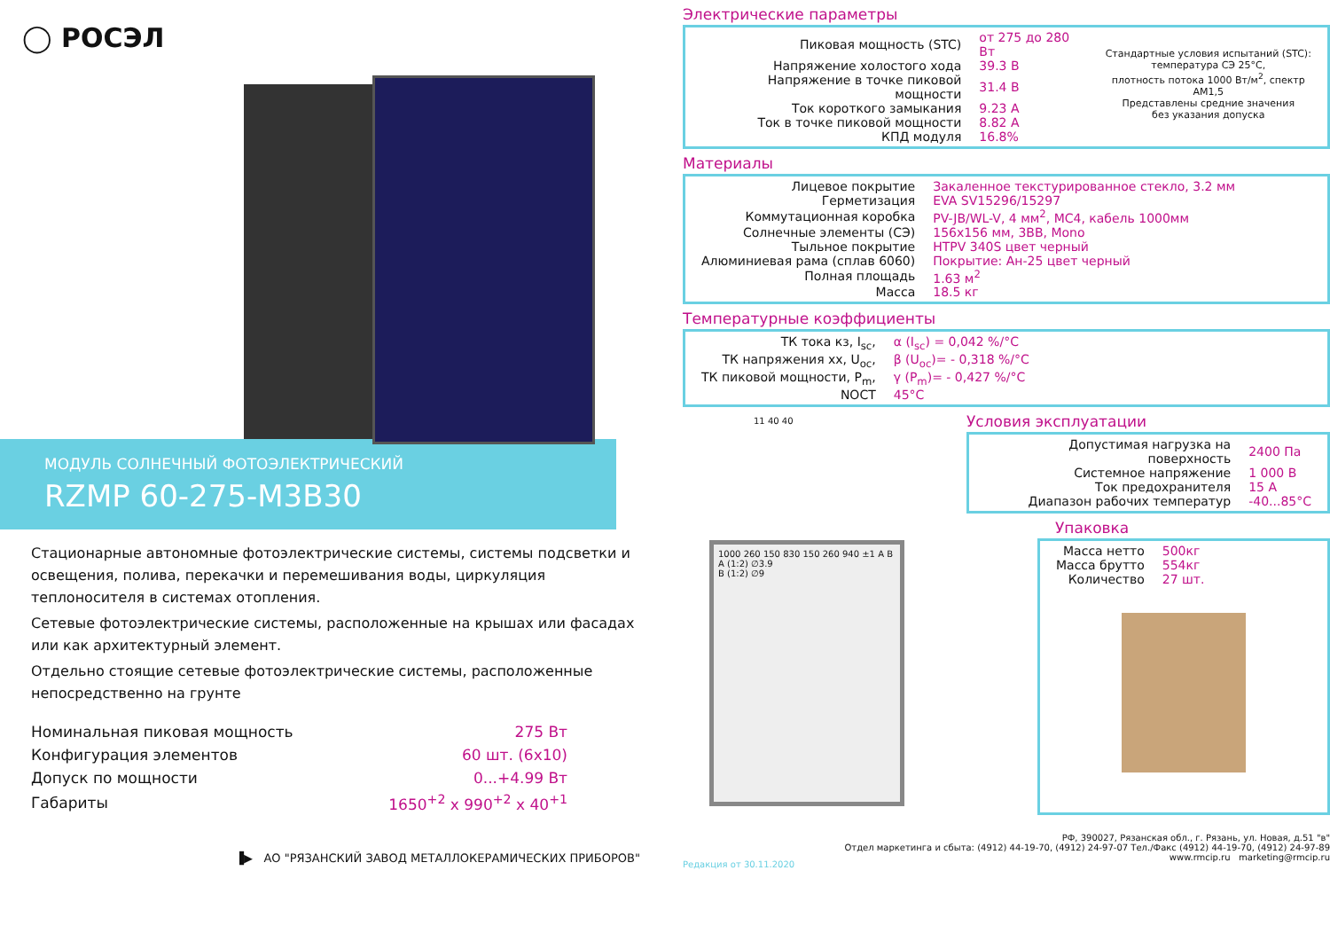◯ РОСЭЛ
МОДУЛЬ СОЛНЕЧНЫЙ ФОТОЭЛЕКТРИЧЕСКИЙ
RZMP 60-275-M3B30
Стационарные автономные фотоэлектрические системы, системы подсветки и освещения, полива, перекачки и перемешивания воды, циркуляция теплоносителя в системах отопления.
Сетевые фотоэлектрические системы, расположенные на крышах или фасадах или как архитектурный элемент.
Отдельно стоящие сетевые фотоэлектрические системы, расположенные непосредственно на грунте
| Номинальная пиковая мощность | 275 Вт |
| Конфигурация элементов | 60 шт. (6x10) |
| Допуск по мощности | 0...+4.99 Вт |
| Габариты | 1650<sup>+2</sup> x 990<sup>+2</sup> x 40<sup>+1</sup> |
▐▶ АО "РЯЗАНСКИЙ ЗАВОД МЕТАЛЛОКЕРАМИЧЕСКИХ ПРИБОРОВ"
Электрические параметры
| Пиковая мощность (STC) | от 275 до 280 Вт |
| Напряжение холостого хода | 39.3 В |
| Напряжение в точке пиковой мощности | 31.4 В |
| Ток короткого замыкания | 9.23 А |
| Ток в точке пиковой мощности | 8.82 А |
| КПД модуля | 16.8% |
Стандартные условия испытаний (STC):
температура СЭ 25°C,
плотность потока 1000 Вт/м<sup>2</sup>, спектр АМ1,5
Представлены средние значения
без указания допуска
Материалы
| Лицевое покрытие | Закаленное текстурированное стекло, 3.2 мм |
| Герметизация | EVA SV15296/15297 |
| Коммутационная коробка | PV-JB/WL-V, 4 мм<sup>2</sup>, МС4, кабель 1000мм |
| Солнечные элементы (СЭ) | 156x156 мм, 3BB, Mono |
| Тыльное покрытие | HTPV 340S цвет черный |
| Алюминиевая рама (сплав 6060) | Покрытие: Ан-25 цвет черный |
| Полная площадь | 1.63 м<sup>2</sup> |
| Масса | 18.5 кг |
Температурные коэффициенты
| ТК тока кз, I<sub>sc</sub>, | α (I<sub>sc</sub>) = 0,042 %/°C |
| ТК напряжения хх, U<sub>oc</sub>, | β (U<sub>oc</sub>)= - 0,318 %/°C |
| ТК пиковой мощности, P<sub>m</sub>, | γ (P<sub>m</sub>)= - 0,427 %/°C |
| NOCT | 45°C |
11 40 40
Условия эксплуатации
| Допустимая нагрузка на поверхность | 2400 Па |
| Системное напряжение | 1 000 В |
| Ток предохранителя | 15 А |
| Диапазон рабочих температур | -40...85°C |
1000 260 150 830 150 260 940 ±1 A B
A (1:2) ∅3.9
B (1:2) ∅9
Упаковка
| Масса нетто | 500кг |
| Масса брутто | 554кг |
| Количество | 27 шт. |
Редакция от 30.11.2020 РФ, 390027, Рязанская обл., г. Рязань, ул. Новая, д.51 "в"
Отдел маркетинга и сбыта: (4912) 44-19-70, (4912) 24-97-07 Тел./Факс (4912) 44-19-70, (4912) 24-97-89
www.rmcip.ru marketing@rmcip.ru